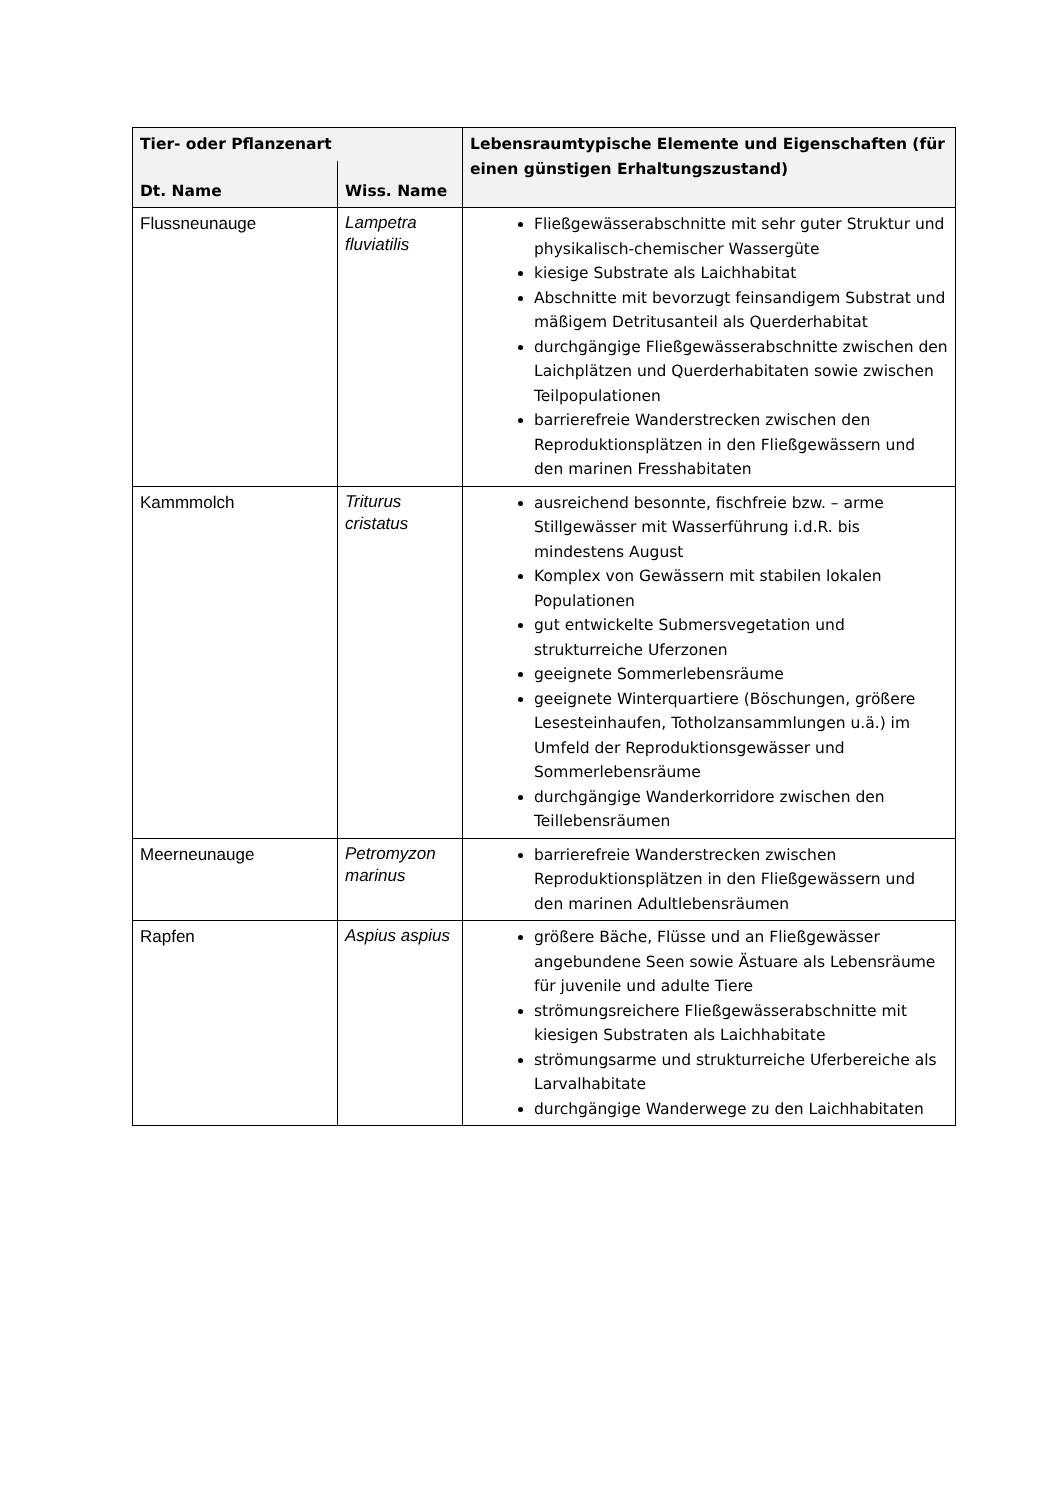| Tier- oder Pflanzenart | | Lebensraumtypische Elemente und Eigenschaften (für einen günstigen Erhaltungszustand) |
| --- | --- | --- |
| Dt. Name | Wiss. Name | |
| Flussneunauge | Lampetra fluviatilis | Fließgewässerabschnitte mit sehr guter Struktur und physikalisch-chemischer Wassergüte kiesige Substrate als Laichhabitat Abschnitte mit bevorzugt feinsandigem Substrat und mäßigem Detritusanteil als Querderhabitat durchgängige Fließgewässerabschnitte zwischen den Laichplätzen und Querderhabitaten sowie zwischen Teilpopulationen barrierefreie Wanderstrecken zwischen den Reproduktionsplätzen in den Fließgewässern und den marinen Fresshabitaten |
| Kammmolch | Triturus cristatus | ausreichend besonnte, fischfreie bzw. – arme Stillgewässer mit Wasserführung i.d.R. bis mindestens August Komplex von Gewässern mit stabilen lokalen Populationen gut entwickelte Submersvegetation und strukturreiche Uferzonen geeignete Sommerlebensräume geeignete Winterquartiere (Böschungen, größere Lesesteinhaufen, Totholzansammlungen u.ä.) im Umfeld der Reproduktionsgewässer und Sommerlebensräume durchgängige Wanderkorridore zwischen den Teillebensräumen |
| Meerneunauge | Petromyzon marinus | barrierefreie Wanderstrecken zwischen Reproduktionsplätzen in den Fließgewässern und den marinen Adultlebensräumen |
| Rapfen | Aspius aspius | größere Bäche, Flüsse und an Fließgewässer angebundene Seen sowie Ästuare als Lebensräume für juvenile und adulte Tiere strömungsreichere Fließgewässerabschnitte mit kiesigen Substraten als Laichhabitate strömungsarme und strukturreiche Uferbereiche als Larvalhabitate durchgängige Wanderwege zu den Laichhabitaten |